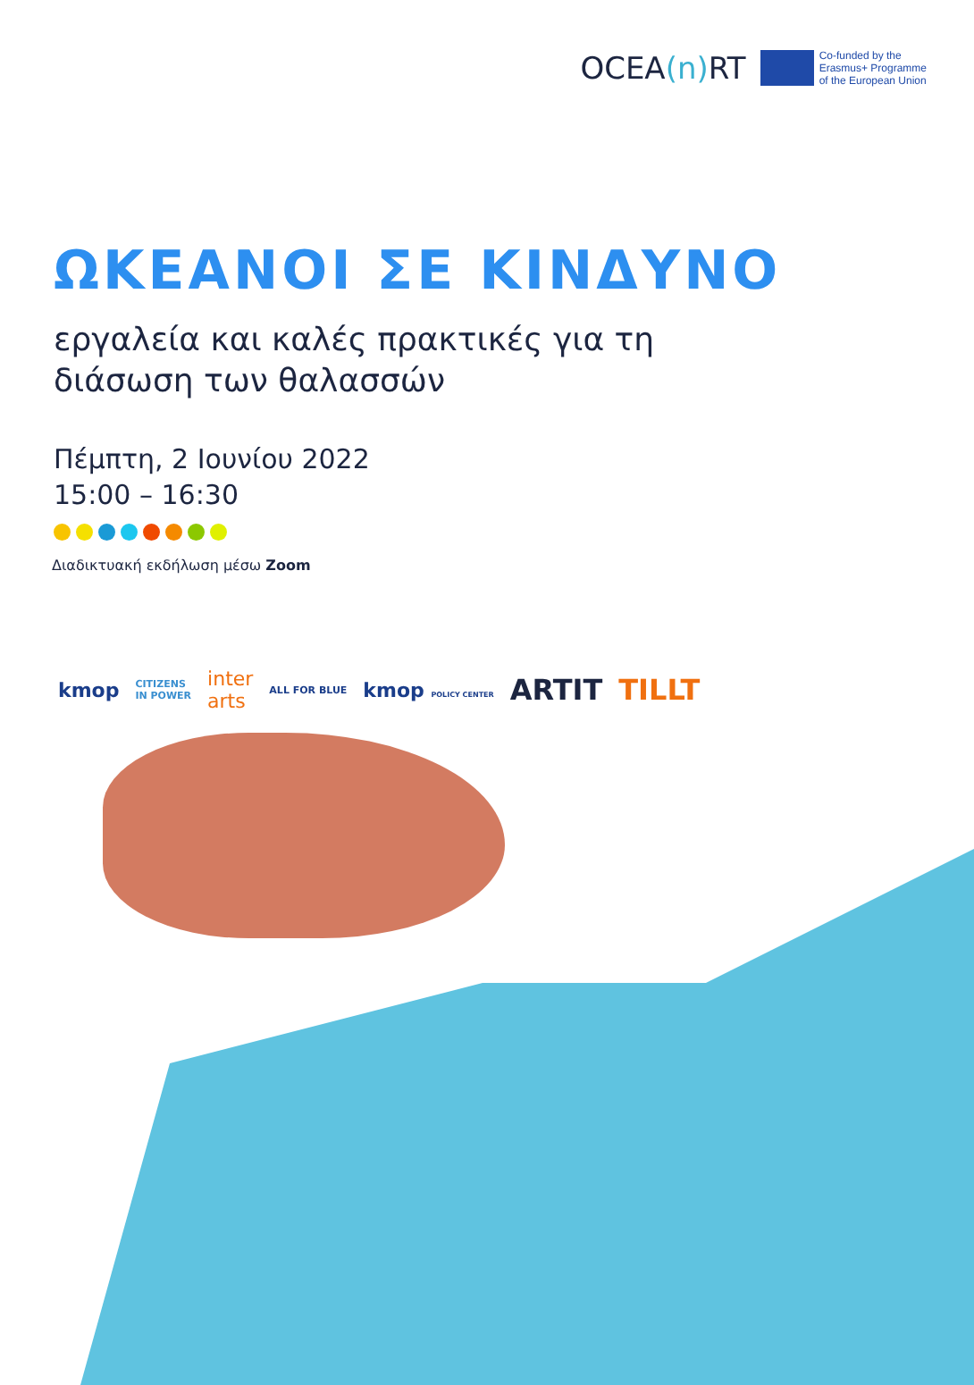OCEA(n) RT
Co-funded by the
Erasmus+ Programme
of the European Union
ΩΚΕΑΝΟΙ ΣΕ ΚΙΝΔΥΝΟ
εργαλεία και καλές πρακτικές για τη
διάσωση των θαλασσών
Πέμπτη, 2 Ιουνίου 2022
15:00 – 16:30
Διαδικτυακή εκδήλωση μέσω Zoom
kmop CITIZENS
IN POWER inter
arts ALL FOR BLUE kmop POLICY CENTER ARTIT TILLT